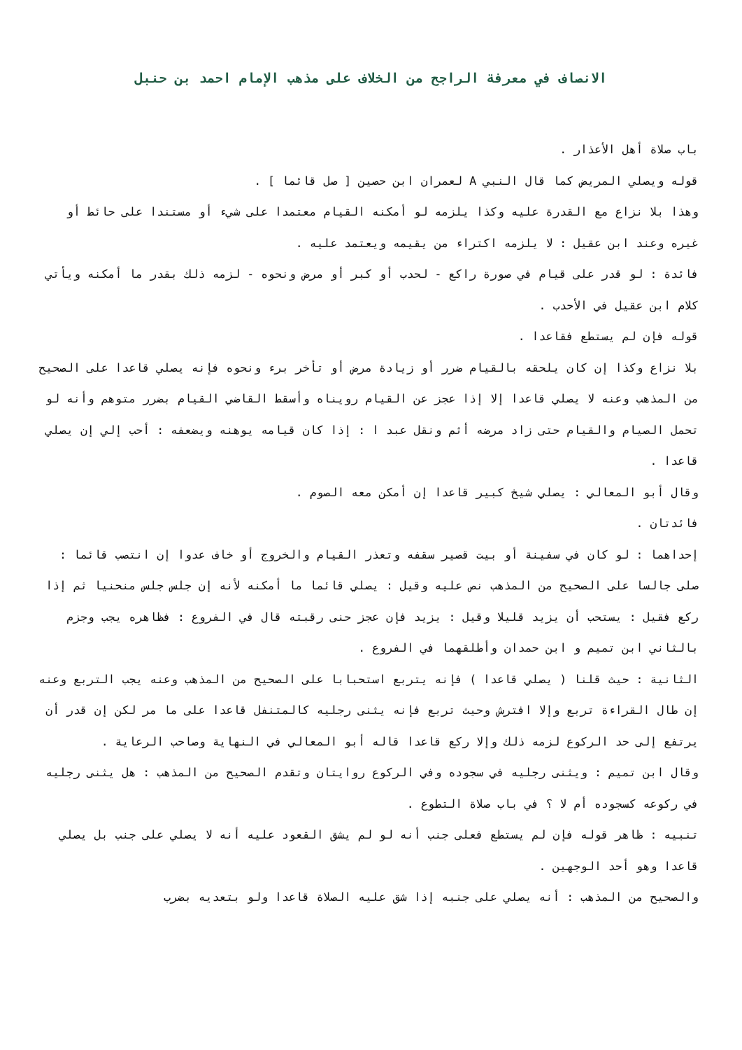الانصاف في معرفة الراجح من الخلاف على مذهب الإمام احمد بن حنبل
باب صلاة أهل الأعذار .
قوله ويصلي المريض كما قال النبي A لعمران ابن حصين [ صل قائما ] .
وهذا بلا نزاع مع القدرة عليه وكذا يلزمه لو أمكنه القيام معتمدا على شيء أو مستندا على حائط أو غيره وعند ابن عقيل : لا يلزمه اكتراء من يقيمه ويعتمد عليه .
فائدة : لو قدر على قيام في صورة راكع - لحدب أو كبر أو مرض ونحوه - لزمه ذلك بقدر ما أمكنه ويأتي كلام ابن عقيل في الأحدب .
قوله فإن لم يستطع فقاعدا .
بلا نزاع وكذا إن كان يلحقه بالقيام ضرر أو زيادة مرض أو تأخر برء ونحوه فإنه يصلي قاعدا على الصحيح من المذهب وعنه لا يصلي قاعدا إلا إذا عجز عن القيام رويناه وأسقط القاضي القيام بضرر متوهم وأنه لو تحمل الصيام والقيام حتى زاد مرضه أثم ونقل عبد ا : إذا كان قيامه يوهنه ويضعفه : أحب إلي إن يصلي قاعدا .
وقال أبو المعالي : يصلي شيخ كبير قاعدا إن أمكن معه الصوم .
فائدتان .
إحداهما : لو كان في سفينة أو بيت قصير سقفه وتعذر القيام والخروج أو خاف عدوا إن انتصب قائما : صلى جالسا على الصحيح من المذهب نص عليه وقيل : يصلي قائما ما أمكنه لأنه إن جلس جلس منحنيا ثم إذا ركع فقيل : يستحب أن يزيد قليلا وقيل : يزيد فإن عجز حنى رقبته قال في الفروع : فظاهره يجب وجزم بالثاني ابن تميم و ابن حمدان وأطلقهما في الفروع .
الثانية : حيث قلنا ( يصلي قاعدا ) فإنه يتربع استحبابا على الصحيح من المذهب وعنه يجب التربع وعنه إن طال القراءة تربع وإلا افترش وحيث تربع فإنه يثنى رجليه كالمتنفل قاعدا على ما مر لكن إن قدر أن يرتفع إلى حد الركوع لزمه ذلك وإلا ركع قاعدا قاله أبو المعالي في النهاية وصاحب الرعاية .
وقال ابن تميم : ويثنى رجليه في سجوده وفي الركوع روايتان وتقدم الصحيح من المذهب : هل يثنى رجليه في ركوعه كسجوده أم لا ؟ في باب صلاة التطوع .
تنبيه : ظاهر قوله فإن لم يستطع فعلى جنب أنه لو لم يشق القعود عليه أنه لا يصلي على جنب بل يصلي قاعدا وهو أحد الوجهين .
والصحيح من المذهب : أنه يصلي على جنبه إذا شق عليه الصلاة قاعدا ولو بتعديه بضرب